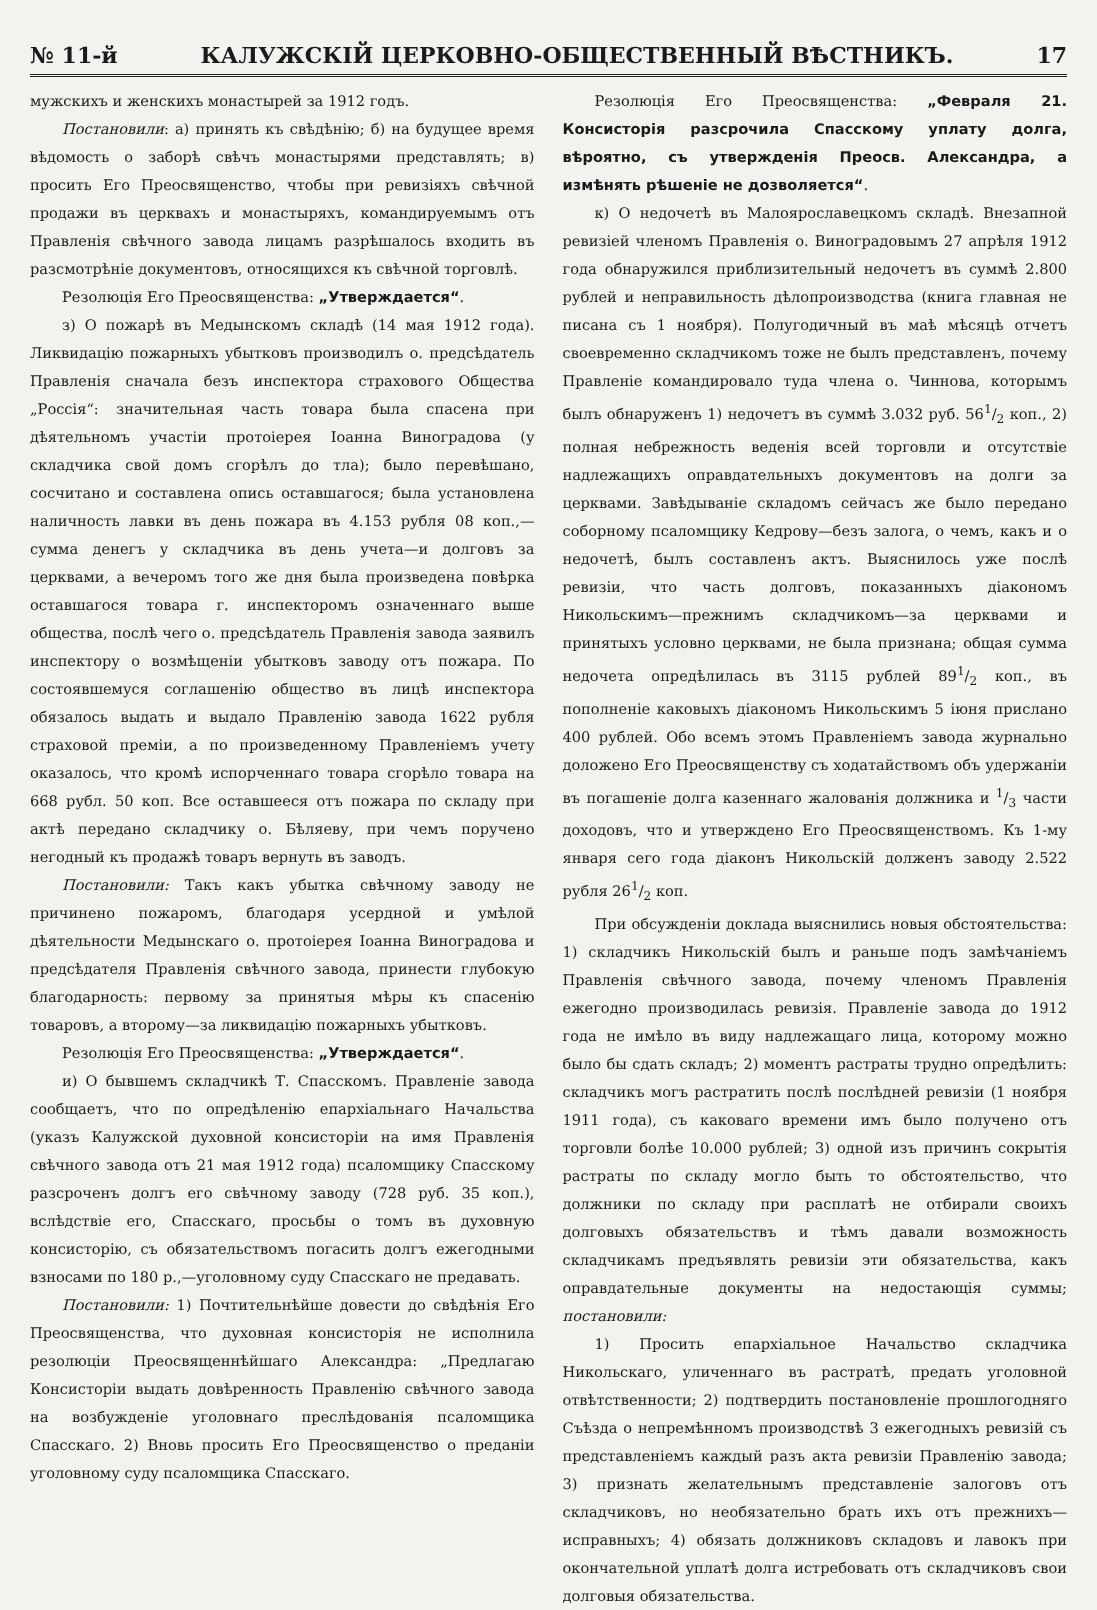№ 11-й КАЛУЖСКІЙ ЦЕРКОВНО-ОБЩЕСТВЕННЫЙ ВѢСТНИКЪ. 17
мужскихъ и женскихъ монастырей за 1912 годъ.
Постановили: а) принять къ свѣдѣнію; б) на будущее время вѣдомость о заборѣ свѣчъ монастырями представлять; в) просить Его Преосвященство, чтобы при ревизіяхъ свѣчной продажи въ церквахъ и монастыряхъ, командируемымъ отъ Правленія свѣчного завода лицамъ разрѣшалось входить въ разсмотрѣніе документовъ, относящихся къ свѣчной торговлѣ.
Резолюція Его Преосвященства: „Утверждается“.
з) О пожарѣ въ Медынскомъ складѣ (14 мая 1912 года). Ликвидацію пожарныхъ убытковъ производилъ о. предсѣдатель Правленія сначала безъ инспектора страхового Общества „Россія“: значительная часть товара была спасена при дѣятельномъ участіи протоіерея Іоанна Виноградова (у складчика свой домъ сгорѣлъ до тла); было перевѣшано, сосчитано и составлена опись оставшагося; была установлена наличность лавки въ день пожара въ 4.153 рубля 08 коп.,—сумма денегъ у складчика въ день учета—и долговъ за церквами, а вечеромъ того же дня была произведена повѣрка оставшагося товара г. инспекторомъ означеннаго выше общества, послѣ чего о. предсѣдатель Правленія завода заявилъ инспектору о возмѣщеніи убытковъ заводу отъ пожара. По состоявшемуся соглашенію общество въ лицѣ инспектора обязалось выдать и выдало Правленію завода 1622 рубля страховой преміи, а по произведенному Правленіемъ учету оказалось, что кромѣ испорченнаго товара сгорѣло товара на 668 рубл. 50 коп. Все оставшееся отъ пожара по складу при актѣ передано складчику о. Бѣляеву, при чемъ поручено негодный къ продажѣ товаръ вернуть въ заводъ.
Постановили: Такъ какъ убытка свѣчному заводу не причинено пожаромъ, благодаря усердной и умѣлой дѣятельности Медынскаго о. протоіерея Іоанна Виноградова и предсѣдателя Правленія свѣчного завода, принести глубокую благодарность: первому за принятыя мѣры къ спасенію товаровъ, а второму—за ликвидацію пожарныхъ убытковъ.
Резолюція Его Преосвященства: „Утверждается“.
и) О бывшемъ складчикѣ Т. Спасскомъ. Правленіе завода сообщаетъ, что по опредѣленію епархіальнаго Начальства (указъ Калужской духовной консисторіи на имя Правленія свѣчного завода отъ 21 мая 1912 года) псаломщику Спасскому разсроченъ долгъ его свѣчному заводу (728 руб. 35 коп.), вслѣдствіе его, Спасскаго, просьбы о томъ въ духовную консисторію, съ обязательствомъ погасить долгъ ежегодными взносами по 180 р.,—уголовному суду Спасскаго не предавать.
Постановили: 1) Почтительнѣйше довести до свѣдѣнія Его Преосвященства, что духовная консисторія не исполнила резолюціи Преосвященнѣйшаго Александра: „Предлагаю Консисторіи выдать довѣренность Правленію свѣчного завода на возбужденіе уголовнаго преслѣдованія псаломщика Спасскаго. 2) Вновь просить Его Преосвященство о преданіи уголовному суду псаломщика Спасскаго.
Резолюція Его Преосвященства: „Февраля 21. Консисторія разсрочила Спасскому уплату долга, вѣроятно, съ утвержденія Преосв. Александра, а измѣнять рѣшеніе не дозволяется“.
к) О недочетѣ въ Малоярославецкомъ складѣ. Внезапной ревизіей членомъ Правленія о. Виноградовымъ 27 апрѣля 1912 года обнаружился приблизительный недочетъ въ суммѣ 2.800 рублей и неправильность дѣлопроизводства (книга главная не писана съ 1 ноября). Полугодичный въ маѣ мѣсяцѣ отчетъ своевременно складчикомъ тоже не былъ представленъ, почему Правленіе командировало туда члена о. Чиннова, которымъ былъ обнаруженъ 1) недочетъ въ суммѣ 3.032 руб. 561/2 коп., 2) полная небрежность веденія всей торговли и отсутствіе надлежащихъ оправдательныхъ документовъ на долги за церквами. Завѣдываніе складомъ сейчасъ же было передано соборному псаломщику Кедрову—безъ залога, о чемъ, какъ и о недочетѣ, былъ составленъ актъ. Выяснилось уже послѣ ревизіи, что часть долговъ, показанныхъ діакономъ Никольскимъ—прежнимъ складчикомъ—за церквами и принятыхъ условно церквами, не была признана; общая сумма недочета опредѣлилась въ 3115 рублей 891/2 коп., въ пополненіе каковыхъ діакономъ Никольскимъ 5 іюня прислано 400 рублей. Обо всемъ этомъ Правленіемъ завода журнально доложено Его Преосвященству съ ходатайствомъ объ удержаніи въ погашеніе долга казеннаго жалованія должника и 1/3 части доходовъ, что и утверждено Его Преосвященствомъ. Къ 1-му января сего года діаконъ Никольскій долженъ заводу 2.522 рубля 261/2 коп.
При обсужденіи доклада выяснились новыя обстоятельства: 1) складчикъ Никольскій былъ и раньше подъ замѣчаніемъ Правленія свѣчного завода, почему членомъ Правленія ежегодно производилась ревизія. Правленіе завода до 1912 года не имѣло въ виду надлежащаго лица, которому можно было бы сдать складъ; 2) моментъ растраты трудно опредѣлить: складчикъ могъ растратить послѣ послѣдней ревизіи (1 ноября 1911 года), съ каковаго времени имъ было получено отъ торговли болѣе 10.000 рублей; 3) одной изъ причинъ сокрытія растраты по складу могло быть то обстоятельство, что должники по складу при расплатѣ не отбирали своихъ долговыхъ обязательствъ и тѣмъ давали возможность складчикамъ предъявлять ревизіи эти обязательства, какъ оправдательные документы на недостающія суммы; постановили:
1) Просить епархіальное Начальство складчика Никольскаго, уличеннаго въ растратѣ, предать уголовной отвѣтственности; 2) подтвердить постановленіе прошлогодняго Съѣзда о непремѣнномъ производствѣ 3 ежегодныхъ ревизій съ представленіемъ каждый разъ акта ревизіи Правленію завода; 3) признать желательнымъ представленіе залоговъ отъ складчиковъ, но необязательно брать ихъ отъ прежнихъ—исправныхъ; 4) обязать должниковъ складовъ и лавокъ при окончательной уплатѣ долга истребовать отъ складчиковъ свои долговыя обязательства.